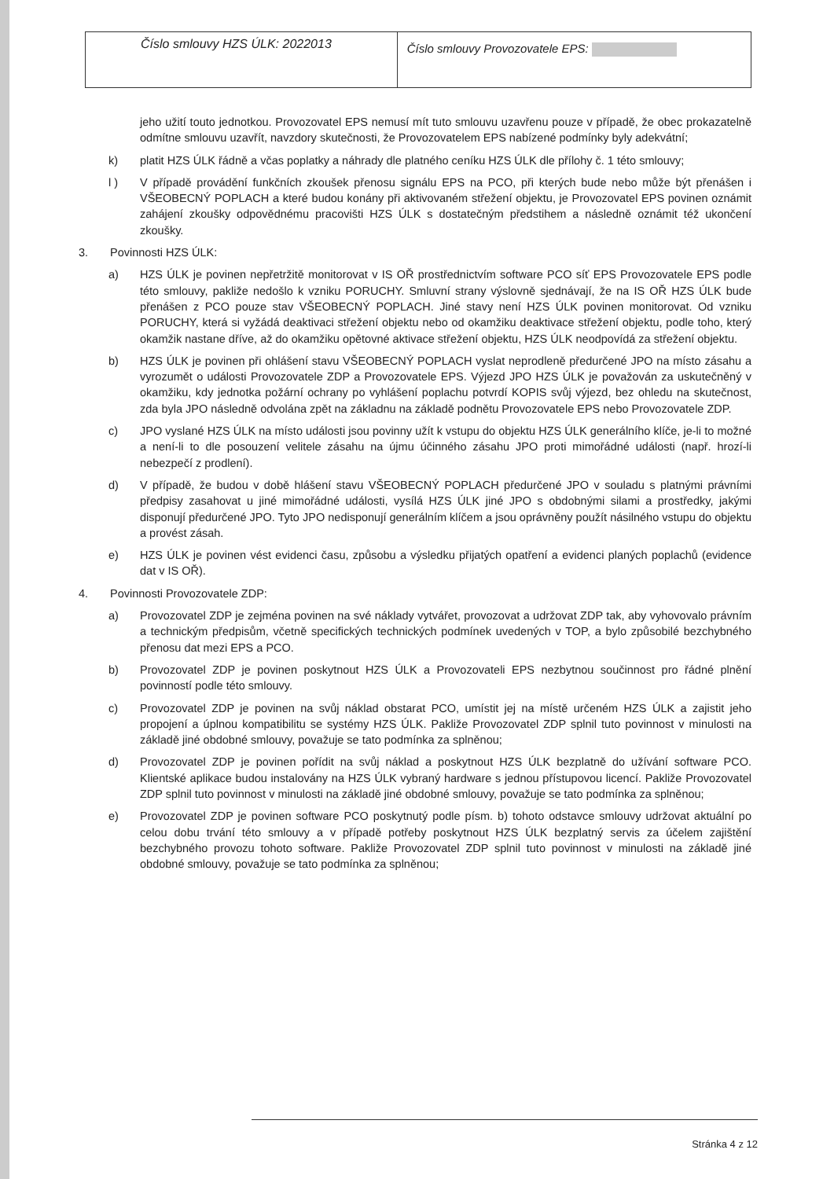| Číslo smlouvy HZS ÚLK: 2022013 | Číslo smlouvy Provozovatele EPS: |
jeho užití touto jednotkou. Provozovatel EPS nemusí mít tuto smlouvu uzavřenu pouze v případě, že obec prokazatelně odmítne smlouvu uzavřít, navzdory skutečnosti, že Provozovatelem EPS nabízené podmínky byly adekvátní;
k) platit HZS ÚLK řádně a včas poplatky a náhrady dle platného ceníku HZS ÚLK dle přílohy č. 1 této smlouvy;
l ) V případě provádění funkčních zkoušek přenosu signálu EPS na PCO, při kterých bude nebo může být přenášen i VŠEOBECNÝ POPLACH a které budou konány při aktivovaném střežení objektu, je Provozovatel EPS povinen oznámit zahájení zkoušky odpovědnému pracovišti HZS ÚLK s dostatečným předstihem a následně oznámit též ukončení zkoušky.
3. Povinnosti HZS ÚLK:
a) HZS ÚLK je povinen nepřetržitě monitorovat v IS OŘ prostřednictvím software PCO síť EPS Provozovatele EPS podle této smlouvy, pakliže nedošlo k vzniku PORUCHY. Smluvní strany výslovně sjednávají, že na IS OŘ HZS ÚLK bude přenášen z PCO pouze stav VŠEOBECNÝ POPLACH. Jiné stavy není HZS ÚLK povinen monitorovat. Od vzniku PORUCHY, která si vyžádá deaktivaci střežení objektu nebo od okamžiku deaktivace střežení objektu, podle toho, který okamžik nastane dříve, až do okamžiku opětovné aktivace střežení objektu, HZS ÚLK neodpovídá za střežení objektu.
b) HZS ÚLK je povinen při ohlášení stavu VŠEOBECNÝ POPLACH vyslat neprodleně předurčené JPO na místo zásahu a vyrozumět o události Provozovatele ZDP a Provozovatele EPS. Výjezd JPO HZS ÚLK je považován za uskutečněný v okamžiku, kdy jednotka požární ochrany po vyhlášení poplachu potvrdí KOPIS svůj výjezd, bez ohledu na skutečnost, zda byla JPO následně odvolána zpět na základnu na základě podnětu Provozovatele EPS nebo Provozovatele ZDP.
c) JPO vyslané HZS ÚLK na místo události jsou povinny užít k vstupu do objektu HZS ÚLK generálního klíče, je-li to možné a není-li to dle posouzení velitele zásahu na újmu účinného zásahu JPO proti mimořádné události (např. hrozí-li nebezpečí z prodlení).
d) V případě, že budou v době hlášení stavu VŠEOBECNÝ POPLACH předurčené JPO v souladu s platnými právními předpisy zasahovat u jiné mimořádné události, vysílá HZS ÚLK jiné JPO s obdobnými silami a prostředky, jakými disponují předurčené JPO. Tyto JPO nedisponují generálním klíčem a jsou oprávněny použít násilného vstupu do objektu a provést zásah.
e) HZS ÚLK je povinen vést evidenci času, způsobu a výsledku přijatých opatření a evidenci planých poplachů (evidence dat v IS OŘ).
4. Povinnosti Provozovatele ZDP:
a) Provozovatel ZDP je zejména povinen na své náklady vytvářet, provozovat a udržovat ZDP tak, aby vyhovovalo právním a technickým předpisům, včetně specifických technických podmínek uvedených v TOP, a bylo způsobilé bezchybného přenosu dat mezi EPS a PCO.
b) Provozovatel ZDP je povinen poskytnout HZS ÚLK a Provozovateli EPS nezbytnou součinnost pro řádné plnění povinností podle této smlouvy.
c) Provozovatel ZDP je povinen na svůj náklad obstarat PCO, umístit jej na místě určeném HZS ÚLK a zajistit jeho propojení a úplnou kompatibilitu se systémy HZS ÚLK. Pakliže Provozovatel ZDP splnil tuto povinnost v minulosti na základě jiné obdobné smlouvy, považuje se tato podmínka za splněnou;
d) Provozovatel ZDP je povinen pořídit na svůj náklad a poskytnout HZS ÚLK bezplatně do užívání software PCO. Klientské aplikace budou instalovány na HZS ÚLK vybraný hardware s jednou přístupovou licencí. Pakliže Provozovatel ZDP splnil tuto povinnost v minulosti na základě jiné obdobné smlouvy, považuje se tato podmínka za splněnou;
e) Provozovatel ZDP je povinen software PCO poskytnutý podle písm. b) tohoto odstavce smlouvy udržovat aktuální po celou dobu trvání této smlouvy a v případě potřeby poskytnout HZS ÚLK bezplatný servis za účelem zajištění bezchybného provozu tohoto software. Pakliže Provozovatel ZDP splnil tuto povinnost v minulosti na základě jiné obdobné smlouvy, považuje se tato podmínka za splněnou;
Stránka 4 z 12